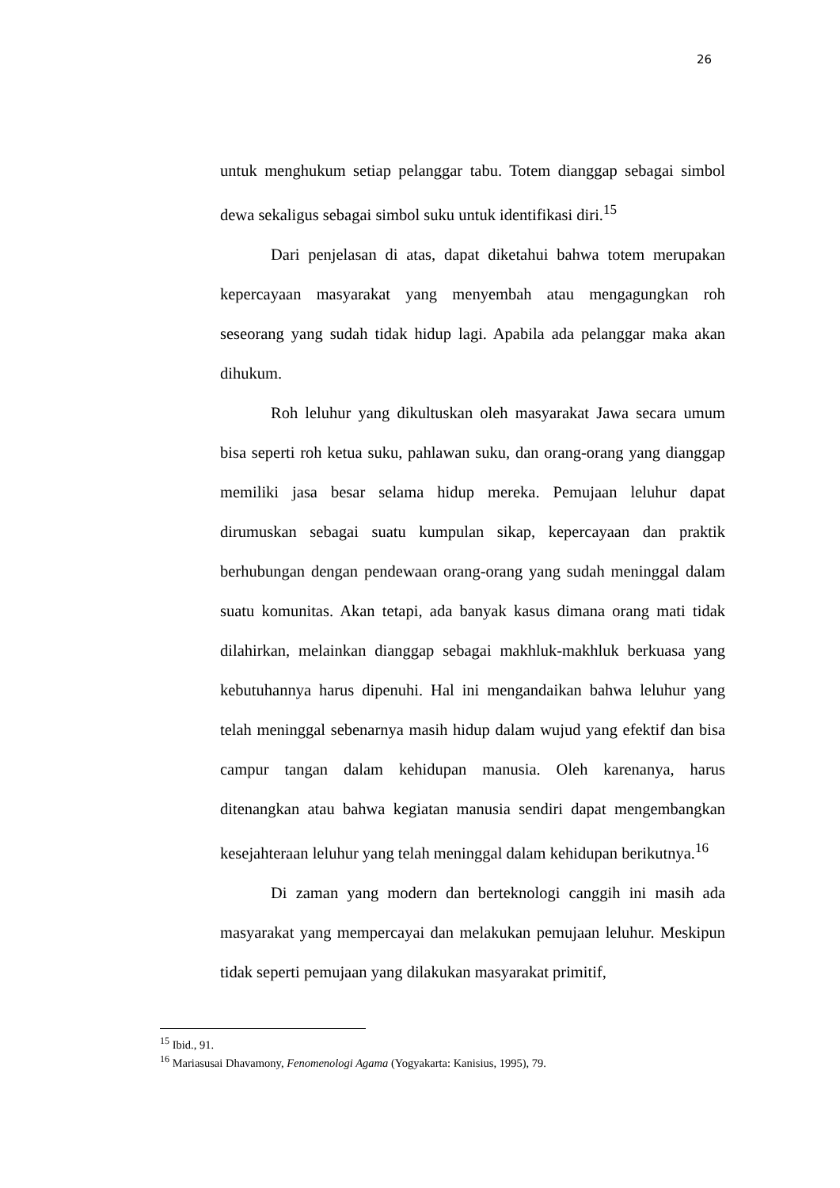26
untuk menghukum setiap pelanggar tabu. Totem dianggap sebagai simbol dewa sekaligus sebagai simbol suku untuk identifikasi diri.<sup>15</sup>
Dari penjelasan di atas, dapat diketahui bahwa totem merupakan kepercayaan masyarakat yang menyembah atau mengagungkan roh seseorang yang sudah tidak hidup lagi. Apabila ada pelanggar maka akan dihukum.
Roh leluhur yang dikultuskan oleh masyarakat Jawa secara umum bisa seperti roh ketua suku, pahlawan suku, dan orang-orang yang dianggap memiliki jasa besar selama hidup mereka. Pemujaan leluhur dapat dirumuskan sebagai suatu kumpulan sikap, kepercayaan dan praktik berhubungan dengan pendewaan orang-orang yang sudah meninggal dalam suatu komunitas. Akan tetapi, ada banyak kasus dimana orang mati tidak dilahirkan, melainkan dianggap sebagai makhluk-makhluk berkuasa yang kebutuhannya harus dipenuhi. Hal ini mengandaikan bahwa leluhur yang telah meninggal sebenarnya masih hidup dalam wujud yang efektif dan bisa campur tangan dalam kehidupan manusia. Oleh karenanya, harus ditenangkan atau bahwa kegiatan manusia sendiri dapat mengembangkan kesejahteraan leluhur yang telah meninggal dalam kehidupan berikutnya.<sup>16</sup>
Di zaman yang modern dan berteknologi canggih ini masih ada masyarakat yang mempercayai dan melakukan pemujaan leluhur. Meskipun tidak seperti pemujaan yang dilakukan masyarakat primitif,
<sup>15</sup> Ibid., 91.
<sup>16</sup> Mariasusai Dhavamony, Fenomenologi Agama (Yogyakarta: Kanisius, 1995), 79.